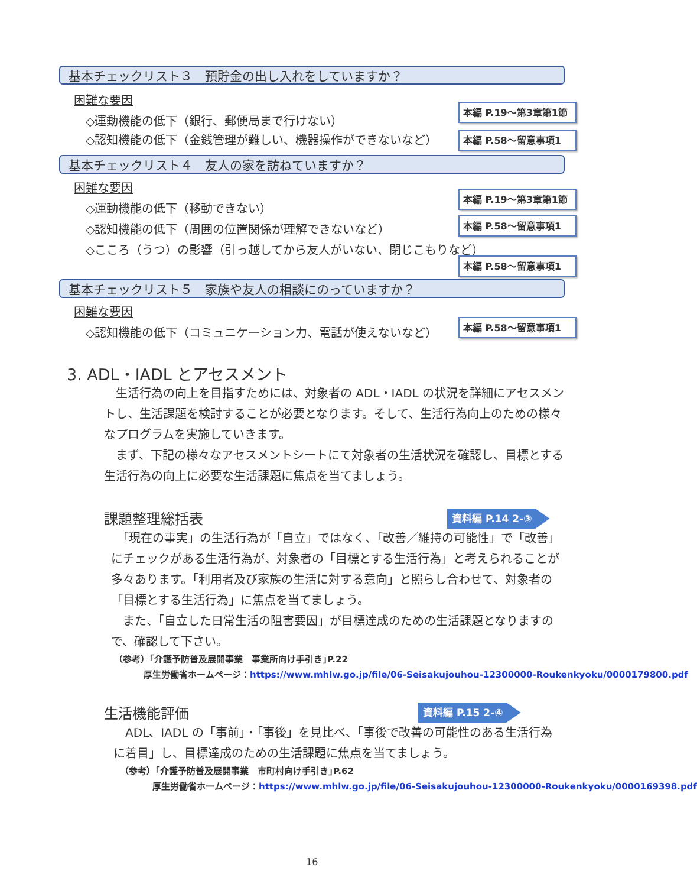基本チェックリスト３　預貯金の出し入れをしていますか？
困難な要因
◇運動機能の低下（銀行、郵便局まで行けない）
本編 P.19～第3章第1節
◇認知機能の低下（金銭管理が難しい、機器操作ができないなど） 本編 P.58～留意事項1
基本チェックリスト４　友人の家を訪ねていますか？
困難な要因
◇運動機能の低下（移動できない）
本編 P.19～第3章第1節
◇認知機能の低下（周囲の位置関係が理解できないなど） 本編 P.58～留意事項1
◇こころ（うつ）の影響（引っ越してから友人がいない、閉じこもりなど）
本編 P.58～留意事項1
基本チェックリスト５　家族や友人の相談にのっていますか？
困難な要因
◇認知機能の低下（コミュニケーション力、電話が使えないなど）
本編 P.58～留意事項1
3. ADL・IADL とアセスメント
　生活行為の向上を目指すためには、対象者の ADL・IADL の状況を詳細にアセスメントし、生活課題を検討することが必要となります。そして、生活行為向上のための様々なプログラムを実施していきます。
　まず、下記の様々なアセスメントシートにて対象者の生活状況を確認し、目標とする生活行為の向上に必要な生活課題に焦点を当てましょう。
課題整理総括表 資料編 P.14 2-③
　「現在の事実」の生活行為が「自立」ではなく、「改善／維持の可能性」で「改善」にチェックがある生活行為が、対象者の「目標とする生活行為」と考えられることが多々あります。「利用者及び家族の生活に対する意向」と照らし合わせて、対象者の「目標とする生活行為」に焦点を当てましょう。
　また、「自立した日常生活の阻害要因」が目標達成のための生活課題となりますので、確認して下さい。
（参考）｢介護予防普及展開事業　事業所向け手引き｣P.22
厚生労働省ホームページ：https://www.mhlw.go.jp/file/06-Seisakujouhou-12300000-Roukenkyoku/0000179800.pdf
生活機能評価 資料編 P.15 2-④
　ADL、IADL の「事前」・「事後」を見比べ、「事後で改善の可能性のある生活行為に着目」し、目標達成のための生活課題に焦点を当てましょう。
（参考）｢介護予防普及展開事業　市町村向け手引き｣P.62
厚生労働省ホームページ：https://www.mhlw.go.jp/file/06-Seisakujouhou-12300000-Roukenkyoku/0000169398.pdf
16